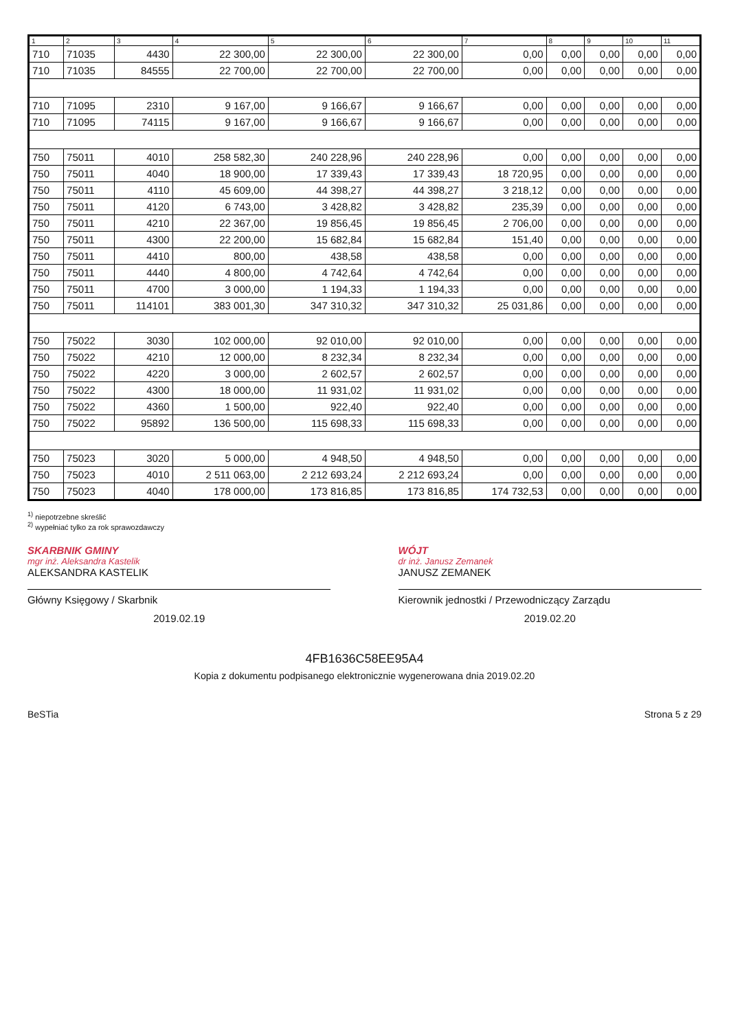| 1 | 2 | 3 | 4 | 5 | 6 | 7 | 8 | 9 | 10 | 11 |
| --- | --- | --- | --- | --- | --- | --- | --- | --- | --- | --- |
| 710 | 71035 | 4430 | 22 300,00 | 22 300,00 | 22 300,00 | 0,00 | 0,00 | 0,00 | 0,00 | 0,00 |
| 710 | 71035 | 84555 | 22 700,00 | 22 700,00 | 22 700,00 | 0,00 | 0,00 | 0,00 | 0,00 | 0,00 |
| 710 | 71095 | 2310 | 9 167,00 | 9 166,67 | 9 166,67 | 0,00 | 0,00 | 0,00 | 0,00 | 0,00 |
| 710 | 71095 | 74115 | 9 167,00 | 9 166,67 | 9 166,67 | 0,00 | 0,00 | 0,00 | 0,00 | 0,00 |
| 750 | 75011 | 4010 | 258 582,30 | 240 228,96 | 240 228,96 | 0,00 | 0,00 | 0,00 | 0,00 | 0,00 |
| 750 | 75011 | 4040 | 18 900,00 | 17 339,43 | 17 339,43 | 18 720,95 | 0,00 | 0,00 | 0,00 | 0,00 |
| 750 | 75011 | 4110 | 45 609,00 | 44 398,27 | 44 398,27 | 3 218,12 | 0,00 | 0,00 | 0,00 | 0,00 |
| 750 | 75011 | 4120 | 6 743,00 | 3 428,82 | 3 428,82 | 235,39 | 0,00 | 0,00 | 0,00 | 0,00 |
| 750 | 75011 | 4210 | 22 367,00 | 19 856,45 | 19 856,45 | 2 706,00 | 0,00 | 0,00 | 0,00 | 0,00 |
| 750 | 75011 | 4300 | 22 200,00 | 15 682,84 | 15 682,84 | 151,40 | 0,00 | 0,00 | 0,00 | 0,00 |
| 750 | 75011 | 4410 | 800,00 | 438,58 | 438,58 | 0,00 | 0,00 | 0,00 | 0,00 | 0,00 |
| 750 | 75011 | 4440 | 4 800,00 | 4 742,64 | 4 742,64 | 0,00 | 0,00 | 0,00 | 0,00 | 0,00 |
| 750 | 75011 | 4700 | 3 000,00 | 1 194,33 | 1 194,33 | 0,00 | 0,00 | 0,00 | 0,00 | 0,00 |
| 750 | 75011 | 114101 | 383 001,30 | 347 310,32 | 347 310,32 | 25 031,86 | 0,00 | 0,00 | 0,00 | 0,00 |
| 750 | 75022 | 3030 | 102 000,00 | 92 010,00 | 92 010,00 | 0,00 | 0,00 | 0,00 | 0,00 | 0,00 |
| 750 | 75022 | 4210 | 12 000,00 | 8 232,34 | 8 232,34 | 0,00 | 0,00 | 0,00 | 0,00 | 0,00 |
| 750 | 75022 | 4220 | 3 000,00 | 2 602,57 | 2 602,57 | 0,00 | 0,00 | 0,00 | 0,00 | 0,00 |
| 750 | 75022 | 4300 | 18 000,00 | 11 931,02 | 11 931,02 | 0,00 | 0,00 | 0,00 | 0,00 | 0,00 |
| 750 | 75022 | 4360 | 1 500,00 | 922,40 | 922,40 | 0,00 | 0,00 | 0,00 | 0,00 | 0,00 |
| 750 | 75022 | 95892 | 136 500,00 | 115 698,33 | 115 698,33 | 0,00 | 0,00 | 0,00 | 0,00 | 0,00 |
| 750 | 75023 | 3020 | 5 000,00 | 4 948,50 | 4 948,50 | 0,00 | 0,00 | 0,00 | 0,00 | 0,00 |
| 750 | 75023 | 4010 | 2 511 063,00 | 2 212 693,24 | 2 212 693,24 | 0,00 | 0,00 | 0,00 | 0,00 | 0,00 |
| 750 | 75023 | 4040 | 178 000,00 | 173 816,85 | 173 816,85 | 174 732,53 | 0,00 | 0,00 | 0,00 | 0,00 |
<sup>1)</sup> niepotrzebne skreślić
<sup>2)</sup> wypełniać tylko za rok sprawozdawczy
SKARBNIK GMINY
mgr inż. Aleksandra Kastelik
ALEKSANDRA KASTELIK
Główny Księgowy / Skarbnik
2019.02.19
WÓJT
dr inż. Janusz Zemanek
JANUSZ ZEMANEK
Kierownik jednostki / Przewodniczący Zarządu
2019.02.20
4FB1636C58EE95A4
Kopia z dokumentu podpisanego elektronicznie wygenerowana dnia 2019.02.20
BeSTia Strona 5 z 29